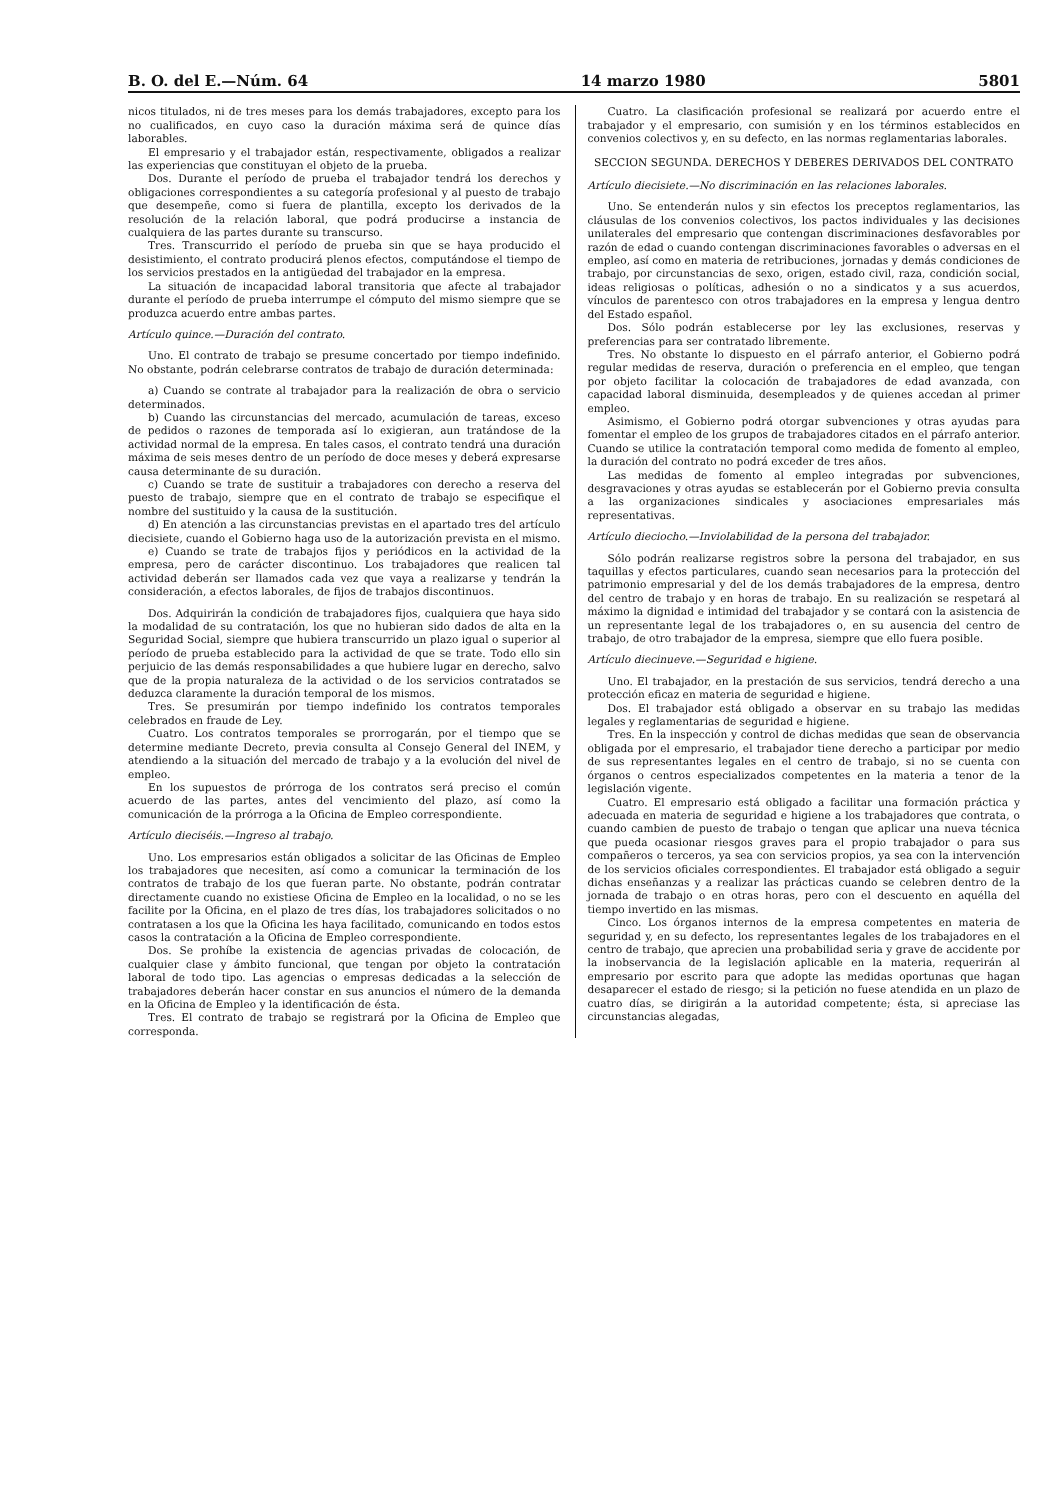B. O. del E.—Núm. 64 14 marzo 1980 5801
nicos titulados, ni de tres meses para los demás trabajadores, excepto para los no cualificados, en cuyo caso la duración máxima será de quince días laborables.
El empresario y el trabajador están, respectivamente, obligados a realizar las experiencias que constituyan el objeto de la prueba.
Dos. Durante el período de prueba el trabajador tendrá los derechos y obligaciones correspondientes a su categoría profesional y al puesto de trabajo que desempeñe, como si fuera de plantilla, excepto los derivados de la resolución de la relación laboral, que podrá producirse a instancia de cualquiera de las partes durante su transcurso.
Tres. Transcurrido el período de prueba sin que se haya producido el desistimiento, el contrato producirá plenos efectos, computándose el tiempo de los servicios prestados en la antigüedad del trabajador en la empresa.
La situación de incapacidad laboral transitoria que afecte al trabajador durante el período de prueba interrumpe el cómputo del mismo siempre que se produzca acuerdo entre ambas partes.
Artículo quince.—Duración del contrato.
Uno. El contrato de trabajo se presume concertado por tiempo indefinido. No obstante, podrán celebrarse contratos de trabajo de duración determinada:
a) Cuando se contrate al trabajador para la realización de obra o servicio determinados.
b) Cuando las circunstancias del mercado, acumulación de tareas, exceso de pedidos o razones de temporada así lo exigieran, aun tratándose de la actividad normal de la empresa. En tales casos, el contrato tendrá una duración máxima de seis meses dentro de un período de doce meses y deberá expresarse causa determinante de su duración.
c) Cuando se trate de sustituir a trabajadores con derecho a reserva del puesto de trabajo, siempre que en el contrato de trabajo se especifique el nombre del sustituido y la causa de la sustitución.
d) En atención a las circunstancias previstas en el apartado tres del artículo diecisiete, cuando el Gobierno haga uso de la autorización prevista en el mismo.
e) Cuando se trate de trabajos fijos y periódicos en la actividad de la empresa, pero de carácter discontinuo. Los trabajadores que realicen tal actividad deberán ser llamados cada vez que vaya a realizarse y tendrán la consideración, a efectos laborales, de fijos de trabajos discontinuos.
Dos. Adquirirán la condición de trabajadores fijos, cualquiera que haya sido la modalidad de su contratación, los que no hubieran sido dados de alta en la Seguridad Social, siempre que hubiera transcurrido un plazo igual o superior al período de prueba establecido para la actividad de que se trate. Todo ello sin perjuicio de las demás responsabilidades a que hubiere lugar en derecho, salvo que de la propia naturaleza de la actividad o de los servicios contratados se deduzca claramente la duración temporal de los mismos.
Tres. Se presumirán por tiempo indefinido los contratos temporales celebrados en fraude de Ley.
Cuatro. Los contratos temporales se prorrogarán, por el tiempo que se determine mediante Decreto, previa consulta al Consejo General del INEM, y atendiendo a la situación del mercado de trabajo y a la evolución del nivel de empleo.
En los supuestos de prórroga de los contratos será preciso el común acuerdo de las partes, antes del vencimiento del plazo, así como la comunicación de la prórroga a la Oficina de Empleo correspondiente.
Artículo dieciséis.—Ingreso al trabajo.
Uno. Los empresarios están obligados a solicitar de las Oficinas de Empleo los trabajadores que necesiten, así como a comunicar la terminación de los contratos de trabajo de los que fueran parte. No obstante, podrán contratar directamente cuando no existiese Oficina de Empleo en la localidad, o no se les facilite por la Oficina, en el plazo de tres días, los trabajadores solicitados o no contratasen a los que la Oficina les haya facilitado, comunicando en todos estos casos la contratación a la Oficina de Empleo correspondiente.
Dos. Se prohíbe la existencia de agencias privadas de colocación, de cualquier clase y ámbito funcional, que tengan por objeto la contratación laboral de todo tipo. Las agencias o empresas dedicadas a la selección de trabajadores deberán hacer constar en sus anuncios el número de la demanda en la Oficina de Empleo y la identificación de ésta.
Tres. El contrato de trabajo se registrará por la Oficina de Empleo que corresponda.
Cuatro. La clasificación profesional se realizará por acuerdo entre el trabajador y el empresario, con sumisión y en los términos establecidos en convenios colectivos y, en su defecto, en las normas reglamentarias laborales.
SECCION SEGUNDA. DERECHOS Y DEBERES DERIVADOS DEL CONTRATO
Artículo diecisiete.—No discriminación en las relaciones laborales.
Uno. Se entenderán nulos y sin efectos los preceptos reglamentarios, las cláusulas de los convenios colectivos, los pactos individuales y las decisiones unilaterales del empresario que contengan discriminaciones desfavorables por razón de edad o cuando contengan discriminaciones favorables o adversas en el empleo, así como en materia de retribuciones, jornadas y demás condiciones de trabajo, por circunstancias de sexo, origen, estado civil, raza, condición social, ideas religiosas o políticas, adhesión o no a sindicatos y a sus acuerdos, vínculos de parentesco con otros trabajadores en la empresa y lengua dentro del Estado español.
Dos. Sólo podrán establecerse por ley las exclusiones, reservas y preferencias para ser contratado libremente.
Tres. No obstante lo dispuesto en el párrafo anterior, el Gobierno podrá regular medidas de reserva, duración o preferencia en el empleo, que tengan por objeto facilitar la colocación de trabajadores de edad avanzada, con capacidad laboral disminuida, desempleados y de quienes accedan al primer empleo.
Asimismo, el Gobierno podrá otorgar subvenciones y otras ayudas para fomentar el empleo de los grupos de trabajadores citados en el párrafo anterior. Cuando se utilice la contratación temporal como medida de fomento al empleo, la duración del contrato no podrá exceder de tres años.
Las medidas de fomento al empleo integradas por subvenciones, desgravaciones y otras ayudas se establecerán por el Gobierno previa consulta a las organizaciones sindicales y asociaciones empresariales más representativas.
Artículo dieciocho.—Inviolabilidad de la persona del trabajador.
Sólo podrán realizarse registros sobre la persona del trabajador, en sus taquillas y efectos particulares, cuando sean necesarios para la protección del patrimonio empresarial y del de los demás trabajadores de la empresa, dentro del centro de trabajo y en horas de trabajo. En su realización se respetará al máximo la dignidad e intimidad del trabajador y se contará con la asistencia de un representante legal de los trabajadores o, en su ausencia del centro de trabajo, de otro trabajador de la empresa, siempre que ello fuera posible.
Artículo diecinueve.—Seguridad e higiene.
Uno. El trabajador, en la prestación de sus servicios, tendrá derecho a una protección eficaz en materia de seguridad e higiene.
Dos. El trabajador está obligado a observar en su trabajo las medidas legales y reglamentarias de seguridad e higiene.
Tres. En la inspección y control de dichas medidas que sean de observancia obligada por el empresario, el trabajador tiene derecho a participar por medio de sus representantes legales en el centro de trabajo, si no se cuenta con órganos o centros especializados competentes en la materia a tenor de la legislación vigente.
Cuatro. El empresario está obligado a facilitar una formación práctica y adecuada en materia de seguridad e higiene a los trabajadores que contrata, o cuando cambien de puesto de trabajo o tengan que aplicar una nueva técnica que pueda ocasionar riesgos graves para el propio trabajador o para sus compañeros o terceros, ya sea con servicios propios, ya sea con la intervención de los servicios oficiales correspondientes. El trabajador está obligado a seguir dichas enseñanzas y a realizar las prácticas cuando se celebren dentro de la jornada de trabajo o en otras horas, pero con el descuento en aquélla del tiempo invertido en las mismas.
Cinco. Los órganos internos de la empresa competentes en materia de seguridad y, en su defecto, los representantes legales de los trabajadores en el centro de trabajo, que aprecien una probabilidad seria y grave de accidente por la inobservancia de la legislación aplicable en la materia, requerirán al empresario por escrito para que adopte las medidas oportunas que hagan desaparecer el estado de riesgo; si la petición no fuese atendida en un plazo de cuatro días, se dirigirán a la autoridad competente; ésta, si apreciase las circunstancias alegadas,